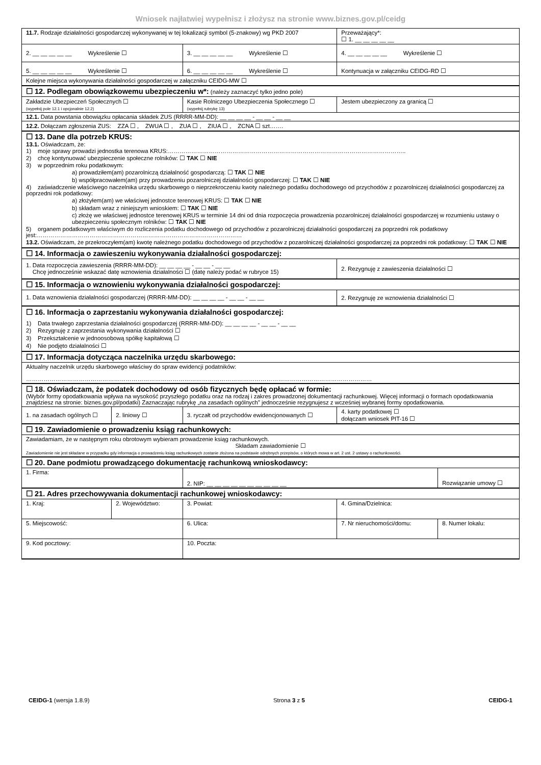Wniosek najłatwiej wypełnisz i złożysz na stronie www.biznes.gov.pl/ceidg
| 11.7. Rodzaje działalności gospodarczej wykonywanej w tej lokalizacji symbol (5-znakowy) wg PKD 2007 | | | | Przeważający*: ☐ 1. __ __ __ __ __ | |
| 2. __ __ __ __ __ Wykreślenie ☐ | | 3. __ __ __ __ __ Wykreślenie ☐ | | 4. __ __ __ __ __ Wykreślenie ☐ | |
| 5. __ __ __ __ __ Wykreślenie ☐ | | 6. __ __ __ __ __ Wykreślenie ☐ | | Kontynuacja w załączniku CEIDG-RD ☐ | |
| Kolejne miejsca wykonywania działalności gospodarczej w załączniku CEIDG-MW ☐ | | | | | |
| ☐ 12. Podlegam obowiązkowemu ubezpieczeniu w*: (należy zaznaczyć tylko jedno pole) | | | | | |
| Zakładzie Ubezpieczeń Społecznych ☐ (wypełnij pole 12.1 i opcjonalnie 12.2) | | Kasie Rolniczego Ubezpieczenia Społecznego ☐ (wypełnij rubrykę 13) | | Jestem ubezpieczony za granicą ☐ | |
| 12.1. Data powstania obowiązku opłacania składek ZUS (RRRR-MM-DD): __ __ __ __ - __ __ - __ __ | | | | | |
| 12.2. Dołączam zgłoszenia ZUS: ZZA ☐ , ZWUA ☐ , ZUA ☐ , ZIUA ☐ , ZCNA ☐ szt……. | | | | | |
| ☐ 13. Dane dla potrzeb KRUS: 13.1. Oświadczam, że: 1) moje sprawy prowadzi jednostka terenowa KRUS:………………………………………………………………………………………………………….. 2) chcę kontynuować ubezpieczenie społeczne rolników: ☐ TAK ☐ NIE 3) w poprzednim roku podatkowym: a) prowadziłem(am) pozarolniczą działalność gospodarczą: ☐ TAK ☐ NIE b) współpracowałem(am) przy prowadzeniu pozarolniczej działalności gospodarczej: ☐ TAK ☐ NIE 4) zaświadczenie właściwego naczelnika urzędu skarbowego o nieprzekroczeniu kwoty należnego podatku dochodowego od przychodów z pozarolniczej działalności gospodarczej za poprzedni rok podatkowy: a) złożyłem(am) we właściwej jednostce terenowej KRUS: ☐ TAK ☐ NIE b) składam wraz z niniejszym wnioskiem: ☐ TAK ☐ NIE c) złożę we właściwej jednostce terenowej KRUS w terminie 14 dni od dnia rozpoczęcia prowadzenia pozarolniczej działalności gospodarczej w rozumieniu ustawy o ubezpieczeniu społecznym rolników: ☐ TAK ☐ NIE 5) organem podatkowym właściwym do rozliczenia podatku dochodowego od przychodów z pozarolniczej działalności gospodarczej za poprzedni rok podatkowy jest:…………………………………………………………………………………………… 13.2. Oświadczam, że przekroczyłem(am) kwotę należnego podatku dochodowego od przychodów z pozarolniczej działalności gospodarczej za poprzedni rok podatkowy: ☐ TAK ☐ NIE | | | | | |
| ☐ 14. Informacja o zawieszeniu wykonywania działalności gospodarczej: | | | | | |
| 1. Data rozpoczęcia zawieszenia (RRRR-MM-DD): __ __ __ __ - __ __ - __ __ Chcę jednocześnie wskazać datę wznowienia działalności ☐ (datę należy podać w rubryce 15) | | | | 2. Rezygnuję z zawieszenia działalności ☐ | |
| ☐ 15. Informacja o wznowieniu wykonywania działalności gospodarczej: | | | | | |
| 1. Data wznowienia działalności gospodarczej (RRRR-MM-DD): __ __ __ __ - __ __ - __ __ | | | | 2. Rezygnuję ze wznowienia działalności ☐ | |
| ☐ 16. Informacja o zaprzestaniu wykonywania działalności gospodarczej: 1) Data trwałego zaprzestania działalności gospodarczej (RRRR-MM-DD): __ __ __ __ - __ __ - __ __ 2) Rezygnuję z zaprzestania wykonywania działalności ☐ 3) Przekształcenie w jednoosobową spółkę kapitałową ☐ 4) Nie podjęto działalności ☐ | | | | | |
| ☐ 17. Informacja dotycząca naczelnika urzędu skarbowego: | | | | | |
| Aktualny naczelnik urzędu skarbowego właściwy do spraw ewidencji podatników: …………………………………………………………………………………………………………………………………………………………… | | | | | |
| ☐ 18. Oświadczam, że podatek dochodowy od osób fizycznych będę opłacać w formie: (Wybór formy opodatkowania wpływa na wysokość przyszłego podatku oraz na rodzaj i zakres prowadzonej dokumentacji rachunkowej. Więcej informacji o formach opodatkowania znajdziesz na stronie: biznes.gov.pl/podatki) Zaznaczając rubrykę „na zasadach ogólnych” jednocześnie rezygnujesz z wcześniej wybranej formy opodatkowania. | | | | | |
| 1. na zasadach ogólnych ☐ | 2. liniowy ☐ | 3. ryczałt od przychodów ewidencjonowanych ☐ | | 4. karty podatkowej ☐ dołączam wniosek PIT-16 ☐ | |
| ☐ 19. Zawiadomienie o prowadzeniu ksiąg rachunkowych: | | | | | |
| Zawiadamiam, że w następnym roku obrotowym wybieram prowadzenie ksiąg rachunkowych. Składam zawiadomienie ☐ Zawiadomienie nie jest składane w przypadku gdy informacja o prowadzeniu ksiąg rachunkowych zostanie złożona na podstawie odrębnych przepisów, o których mowa w art. 2 ust. 2 ustawy o rachunkowości. | | | | | |
| ☐ 20. Dane podmiotu prowadzącego dokumentację rachunkową wnioskodawcy: | | | | | |
| 1. Firma: | | | 2. NIP: __ __ __ __ __ __ __ __ __ __ | | Rozwiązanie umowy ☐ |
| ☐ 21. Adres przechowywania dokumentacji rachunkowej wnioskodawcy: | | | | | |
| 1. Kraj: | 2. Województwo: | | 3. Powiat: | 4. Gmina/Dzielnica: | |
| 5. Miejscowość: | | 6. Ulica: | | 7. Nr nieruchomości/domu: | 8. Numer lokalu: |
| 9. Kod pocztowy: | | 10. Poczta: | | | |
CEIDG-1 (wersja 1.8.9) Strona 3 z 5 CEIDG-1